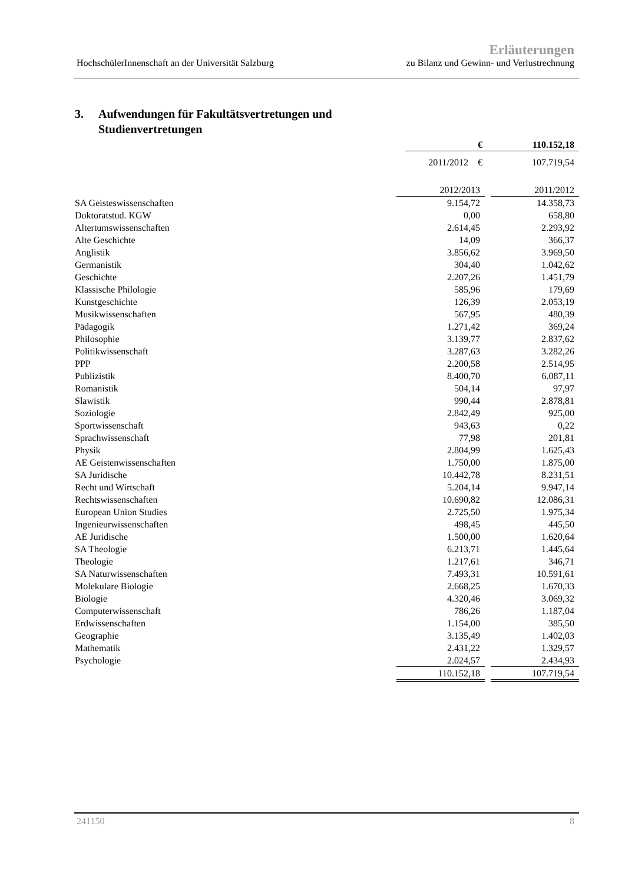Erläuterungen
HochschülerInnenschaft an der Universität Salzburg zu Bilanz und Gewinn- und Verlustrechnung
3. Aufwendungen für Fakultätsvertretungen und
Studienvertretungen
| € | 110.152,18 |
| 2011/2012 € | 107.719,54 |
| | 2012/2013 | | 2011/2012 |
| --- | --- | --- | --- |
| SA Geisteswissenschaften | 9.154,72 | | 14.358,73 |
| Doktoratstud. KGW | 0,00 | | 658,80 |
| Altertumswissenschaften | 2.614,45 | | 2.293,92 |
| Alte Geschichte | 14,09 | | 366,37 |
| Anglistik | 3.856,62 | | 3.969,50 |
| Germanistik | 304,40 | | 1.042,62 |
| Geschichte | 2.207,26 | | 1.451,79 |
| Klassische Philologie | 585,96 | | 179,69 |
| Kunstgeschichte | 126,39 | | 2.053,19 |
| Musikwissenschaften | 567,95 | | 480,39 |
| Pädagogik | 1.271,42 | | 369,24 |
| Philosophie | 3.139,77 | | 2.837,62 |
| Politikwissenschaft | 3.287,63 | | 3.282,26 |
| PPP | 2.200,58 | | 2.514,95 |
| Publizistik | 8.400,70 | | 6.087,11 |
| Romanistik | 504,14 | | 97,97 |
| Slawistik | 990,44 | | 2.878,81 |
| Soziologie | 2.842,49 | | 925,00 |
| Sportwissenschaft | 943,63 | | 0,22 |
| Sprachwissenschaft | 77,98 | | 201,81 |
| Physik | 2.804,99 | | 1.625,43 |
| AE Geistenwissenschaften | 1.750,00 | | 1.875,00 |
| SA Juridische | 10.442,78 | | 8.231,51 |
| Recht und Wirtschaft | 5.204,14 | | 9.947,14 |
| Rechtswissenschaften | 10.690,82 | | 12.086,31 |
| European Union Studies | 2.725,50 | | 1.975,34 |
| Ingenieurwissenschaften | 498,45 | | 445,50 |
| AE Juridische | 1.500,00 | | 1.620,64 |
| SA Theologie | 6.213,71 | | 1.445,64 |
| Theologie | 1.217,61 | | 346,71 |
| SA Naturwissenschaften | 7.493,31 | | 10.591,61 |
| Molekulare Biologie | 2.668,25 | | 1.670,33 |
| Biologie | 4.320,46 | | 3.069,32 |
| Computerwissenschaft | 786,26 | | 1.187,04 |
| Erdwissenschaften | 1.154,00 | | 385,50 |
| Geographie | 3.135,49 | | 1.402,03 |
| Mathematik | 2.431,22 | | 1.329,57 |
| Psychologie | 2.024,57 | | 2.434,93 |
| | 110.152,18 | | 107.719,54 |
241150 8